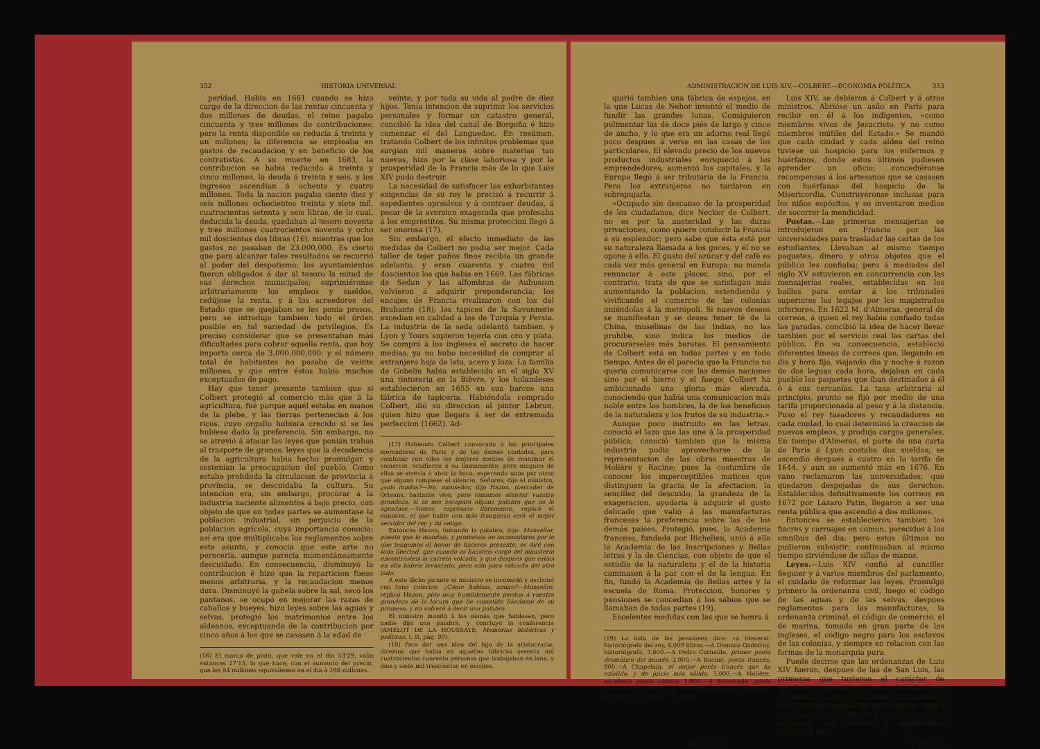352 HISTORIA UNIVERSAL
peridad. Habia en 1661 cuando se hizo cargo de la direccion de las rentas cincuenta y dos millones de deudas, el reino pagaba cincuenta y tres millones de contribuciones; pero la renta disponible se reducia á treinta y un millones; la diferencia se empleaba en gastos de recaudacion y en beneficio de los contratistas. A su muerte en 1683, la contribucion se habia reducido á treinta y cinco millones, la deuda á treinta y seis, y los ingresos ascendian á ochenta y cuatro millones. Toda la nacion pagaba ciento diez y seis millones ochocientos treinta y siete mil, cuatrocientas setenta y seis libras, de lo cual, deducida la deuda, quedaban al tesoro noventa y tres millones cuatrocientos noventa y ocho mil doscientas dos libras (16), mientras que los gastos no pasaban de 23.000,000. Es cierto que para alcanzar tales resultados se recurrió al poder del despotismo: los ayuntamientos fueron obligados á dar al tesoro la mitad de sus derechos municipales; suprimiéronse arbitrariamente los empleos y sueldos, redújose la renta, y á los acreedores del Estado que se quejaban se les ponia presos, pero se introdujo tambien todo el órden posible en tal variedad de privilegios. Es preciso considerar que se presentaban más dificultades para cobrar aquella renta, que hoy importa cerca de 3,000.000,000: y el número total de habitantes no pasaba de veinte millones, y que entre éstos habia muchos exceptuados de pago.
Hay que tener presente tambien que si Colbert protegió al comercio más que á la agricultura, fué porque aquél estaba en manos de la plebe, y las tierras pertenecian á los ricos, cuyo orgullo hubiera crecido si se les hubiese dado la preferencia. Sin embargo, no se atrevió á atacar las leyes que ponian trabas al trasporte de granos, leyes que la decadencia de la agricultura habia hecho promulgar, y sostenian la preocupacion del pueblo. Como estaba prohibida la circulacion de provincia á provincia, se descuidaba la cultura. Su intencion era, sin embargo, procurar á la industria naciente alimentos á bajo precio, con objeto de que en todas partes se aumentase la poblacion industrial, sin perjuicio de la poblacion agrícola, cuya importancia conocia; así era que multiplicaba los reglamentos sobre este asunto, y conocia que este arte no pereceria, aunque parecia momentáneamente descuidado. En consecuencia, disminuyó la contribucion é hizo que la reparticion fuese menos arbitraria, y la recaudacion menos dura. Disminuyó la gabela sobre la sal, secó los pantanos, se ocupó en mejorar las razas de caballos y bueyes, hizo leyes sobre las aguas y selvas, protegió los matrimonios entre los aldeanos, exceptuando de la contribucion por cinco años á los que se casasen á la edad de
(16) El marco de plata, que vale en el dia 53'29, valia entonces 27'13, lo que hace, con el aumento del precio, que los 84 millones equivaliesen en el dia á 168 millones.
veinte, y por toda su vida al padre de diez hijos. Tenia intencion de suprimir los servicios personales y formar un catastro general, concibió la idea del canal de Borgoña é hizo comenzar el del Languedoc. En resúmen, tratando Colbert de los infinitos problemas que surgian mil maneras sobre materias tan nuevas, hizo por la clase laboriosa y por la prosperidad de la Francia más de lo que Luis XIV pudo destruir.
La necesidad de satisfacer las exhorbitantes exigencias de su rey le precisó á recurrir á espedientes opresivos y á contraer deudas, á pesar de la aversion exagerada que profesaba á los empréstitos. Su misma proteccion llegó á ser onerosa (17).
Sin embargo, el efecto inmediato de las medidas de Colbert no podia ser mejor. Cada taller de tejer paños finos recibia un grande adelanto, y eran cuarenta y cuatro mil doscientos los que habia en 1669. Las fábricas de Sedan y las alfombras de Aubusson volvieron á adquirir preponderancia; los encajes de Francia rivalizaron con los del Brabante (18); los tapices de la Savonnerie excedian en calidad á los de Turquía y Persia. La industria de la seda adelantó tambien, y Lyon y Tours supieron tejerla con oro y plata. Se compró á los ingleses el secreto de hacer medias; ya no hubo necesidad de comprar al extranjero hoja de lata, acero y loza. La familia de Gobelin habia establecido en el siglo XV una tintoreria en la Bièvre, y los holandeses establecieron en 1655 en sus barcos una fábrica de tapiceria. Habiéndola comprado Colbert, dió su direccion al pintor Lebrun, quien hizo que llegara á ser de extremada perfeccion (1662). Ad-
(17) Habiendo Colbert convocado á los principales mercaderes de Paris y de las demás ciudades, para combinar con ellos los mejores medios de reanimar el comercio, acudieron á su llamamiento; pero ninguno de ellos se atrevia á abrir la boca, esperando unos por otros que alguno rompiese el silencio. Señores, dijo el ministro, ¿sois mudos?—No, monseñor, dijo Hazon, mercader de Orleans, bastante vivo; pero tememos ofender vuestra grandeza, si se nos escapara alguna palabra que no le agradase.—Vamos, espresaos libremente, replicó el ministro, el que hable con más franqueza será el mejor servidor del rey y mi amigo.
Entonces Hazon, tomando la palabra, dijo: Monseñor, puesto que lo mandais, y prometeis no incomodaros por lo que tengamos el honor de haceros presente, os diré con toda libertad, que cuando os hicísteis cargo del ministerio encontrásteis la carreta volcada, y que despues que estais en ella habeis levantado, pero sólo para volcarla del otro lado.
A este dicho picante el ministro se incomodó y esclamó con tono colérico: ¿Cómo hablais, amigo?—Monseñor, replicó Hazon, pido muy humildemente perdon á vuestra grandeza de la locura que he cometido fiándome de su promesa, y no volveré á decir una palabra.
El ministro mandó á los demás que hablasen, pero nadie dijo una palabra, y concluyó la conferencia (AMELOT DE LA HOUSSAYE, Memorias históricas y políticas, t. II, pág. 99).
(18) Para dar una idea del lujo de la aristocracia, diremos que habia en aquellas fábricas sesenta mil cuatrocientas cuarenta personas que trabajaban en lana, y diez y siete mil trescientas en encajes.
ADMINISTRACION DE LUIS XIV.—COLBERT.—ECONOMIA POLÍTICA 353
quirió tambien una fábrica de espejos, en la que Lucas de Nehor inventó el medio de fundir las grandes lunas. Consiguieron pulimentar las de doce piés de largo y cinco de ancho, y lo que era un adorno real llegó poco despues á verse en las casas de los particulares. El elevado precio de los nuevos productos industriales enriqueció á los emprendedores, aumentó los capitales, y la Europa llegó á ser tributaria de la Francia. Pero los extranjeros no tardaron en sobrepujarla.
«Ocupado sin descanso de la prosperidad de los ciudadanos, dice Necker de Colbert, no es por la austeridad y las duras privaciones, como quiere conducir la Francia á su esplendor; pero sabe que ésta está por su naturaleza llamada á los goces, y él no se opone á ello. El gusto del azúcar y del café es cada vez más general en Europa: no manda renunciar á este placer, sino, por el contrario, trata de que se satisfagan más aumentando la poblacion, estendiendo y vivificando el comercio de las colonias uniéndolas á la metrópoli. Si nuevos deseos se manifiestan y se desea tener té de la China, muselinas de las Indias, no las prohibe, sino indica los medios de procurárselas más baratas. El pensamiento de Colbert está en todas partes y en todo tiempo. Antes de él parecia que la Francia no queria comunicarse con las demás naciones sino por el hierro y el fuego; Colbert ha ambicionado una gloria más elevada, conociendo que habia una comunicacion más noble entre los hombres, la de los beneficios de la naturaleza y los frutos de su industria.»
Aunque poco instruido en las letras, conoció el lazo que las une á la prosperidad pública; conoció tambien que la misma industria podia aprovecharse de la representacion de las obras maestras de Molière y Racine; pues la costumbre de conocer los imperceptibles matices que distinguen la gracia de la afectacion, la sencillez del descuido, la grandeza de la exageracion, ayudaria á adquirir el gusto delicado que valió á las manufacturas francesas la preferencia sobre las de los demás paises. Protegió, pues, la Academia francesa, fundada por Richelieu, unió á ella la Academia de las Inscripciones y Bellas letras y la de Ciencias, con objeto de que el estudio de la naturaleza y el de la historia caminasen á la par con el de la lengua. En fin, fundó la Academia de Bellas artes y la escuela de Roma. Proteccion, honores y pensiones se concedian á los sábios que se llamaban de todas partes (19).
Escelentes medidas con las que se honra á
(19) La lista de las pensiones dice: «á Mezerai, historiógrafo del rey, 4,000 libras.—A Dionisio Godofroy, historiógrafo, 3,600.—A Pedro Corneille, primer poeta dramático del mundo, 2,000.—A Racine, poeta francés, 800.—A Chapelain, el mejor poeta francés que ha existido, y de juicio más sólido, 3,000.—A Molière, escelente poeta cómico, 1,000.—A Benserade, poeta francés muy chistoso, 1,500.» Fenelon como preceptor del delfin, recibia 12,000 libras.
Luis XIV, se debieron á Colbert y á otros ministros. Abrióse un asilo en París para recibir en él á los indigentes, «como miembros vivos de Jesucristo, y no como miembros inútiles del Estado.» Se mandó que cada ciudad y cada aldea del reino tuviese un hospicio para los enfermos y huérfanos, donde estos últimos pudiesen aprender un oficio; concediéronse recompensas á los artesanos que se casasen con huérfanas del hospicio de la Misericordia. Construyéronse inclusas para los niños espósitos, y se inventaron medios de socorrer la mendicidad.
Postas.—Las primeras mensajerias se introdujeron en Francia por las universidades para trasladar las cartas de los estudiantes. Llevaban al mismo tiempo paquetes, dinero y otros objetos que el público les confiaba; pero á mediados del siglo XV estuvieron en concurrencia con las mensajerias reales, establecidas en los bailios para enviar á los tribunales superiores los legajos por los magistrados inferiores. En 1622 M. d'Almeras, general de correos, á quien el rey habia confiado todas las paradas, concibió la idea de hacer llevar tambien por el servicio real las cartas del público. En su consecuencia, estableció diferentes líneas de correos que, llegando en dia y hora fija, viajando dia y noche á razon de dos leguas cada hora, dejaban en cada pueblo los paquetes que iban destinados á él ó á sus cercanías. La tasa arbitraria al principio, pronto se fijó por medio de una tarifa proporcionada al peso y á la distancia. Puso el rey tasadores y recaudadores en cada ciudad, lo cual determinó la creacion de nuevos empleos, y produjo cargos generales. En tiempo d'Almeras, el porte de una carta de París á Lyon costaba dos sueldos; se ascendió despues á cuatro en la tarifa de 1644, y aun se aumentó más en 1676. En vano reclamaron las universidades, que quedaron despojadas de sus derechos. Establecidos definitivamente los correos en 1672 por Lázaro Patin, llegaron á ser una renta pública que ascendió á dos millones.
Entonces se establecieron tambien los fiacres y carruajes en comun, parecidos á los omnibus del dia; pero estos últimos no pudieron subsistir: continuaban al mismo tiempo sirviéndose de sillas de manos.
Leyes.—Luis XIV confió al canciller Seguier y á varios miembros del parlamento, el cuidado de reformar las leyes. Promulgó primero la ordenanza civil, luego el código de las aguas y de las selvas, despues reglamentos para las manufacturas, la ordenanza criminal, el código de comercio, el de marina, tomado en gran parte de los ingleses, el código negro para los esclavos de las colonias, y siempre en relacion con las formas de la monarquia pura.
Puede decirse que las ordenanzas de Luis XIV fueron, despues de las de San Luis, las primeras que tuvieron el carácter de legislacion general, no teniendo solamente por objeto resolver dificultades accidentales, sino tambien regularizar para mucho tiempo lo futuro. Todo lo que la jurisprudencia, los estatutos, los edictos y reglamentos contenian de
HIST. UNIV. T. VIII.—45